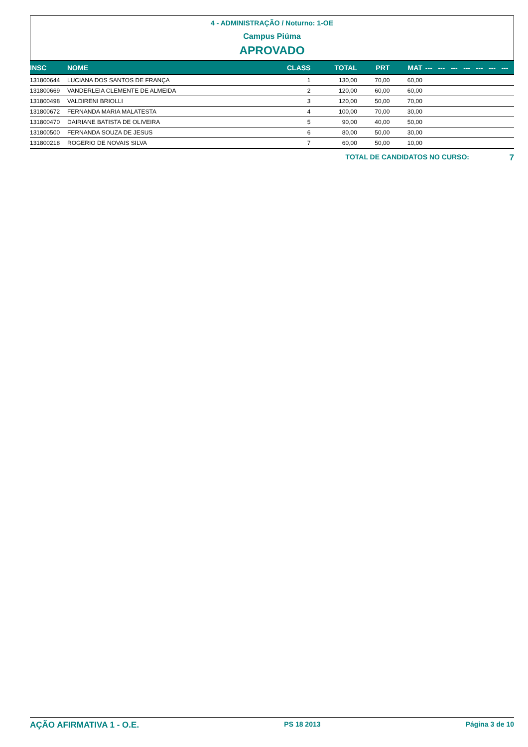4 - ADMINISTRAÇÃO / Noturno: 1-OE
Campus Piúma
APROVADO
| INSC | NOME | CLASS | TOTAL | PRT | MAT | --- | --- | --- | --- | --- | --- | --- |
| --- | --- | --- | --- | --- | --- | --- | --- | --- | --- | --- | --- | --- |
| 131800644 | LUCIANA DOS SANTOS DE FRANÇA | 1 | 130,00 | 70,00 | 60,00 | | | | | | | |
| 131800669 | VANDERLEIA CLEMENTE DE ALMEIDA | 2 | 120,00 | 60,00 | 60,00 | | | | | | | |
| 131800498 | VALDIRENI BRIOLLI | 3 | 120,00 | 50,00 | 70,00 | | | | | | | |
| 131800672 | FERNANDA MARIA MALATESTA | 4 | 100,00 | 70,00 | 30,00 | | | | | | | |
| 131800470 | DAIRIANE BATISTA DE OLIVEIRA | 5 | 90,00 | 40,00 | 50,00 | | | | | | | |
| 131800500 | FERNANDA SOUZA DE JESUS | 6 | 80,00 | 50,00 | 30,00 | | | | | | | |
| 131800218 | ROGERIO DE NOVAIS SILVA | 7 | 60,00 | 50,00 | 10,00 | | | | | | | |
TOTAL DE CANDIDATOS NO CURSO: 7
AÇÃO AFIRMATIVA 1 - O.E. PS 18 2013 Página 3 de 10